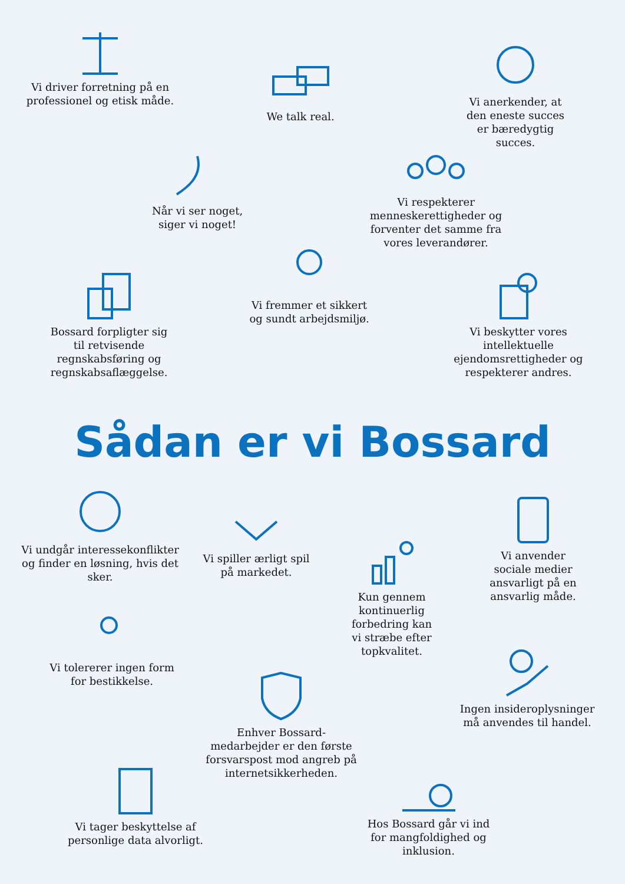Vi driver forretning på en professionel og etisk måde.
We talk real.
Vi anerkender, at den eneste succes er bæredygtig succes.
Når vi ser noget, siger vi noget!
Vi respekterer menneskerettigheder og forventer det samme fra vores leverandører.
Vi fremmer et sikkert og sundt arbejdsmiljø.
Bossard forpligter sig til retvisende regnskabsføring og regnskabsaflæggelse.
Vi beskytter vores intellektuelle ejendomsrettigheder og respekterer andres.
Sådan er vi Bossard
Vi undgår interessekonflikter og finder en løsning, hvis det sker.
Vi spiller ærligt spil på markedet.
Kun gennem kontinuerlig forbedring kan vi stræbe efter topkvalitet.
Vi anvender sociale medier ansvarligt på en ansvarlig måde.
Vi tolererer ingen form for bestikkelse.
Enhver Bossard-medarbejder er den første forsvarspost mod angreb på internetsikkerheden.
Ingen insideroplysninger må anvendes til handel.
Vi tager beskyttelse af personlige data alvorligt.
Hos Bossard går vi ind for mangfoldighed og inklusion.